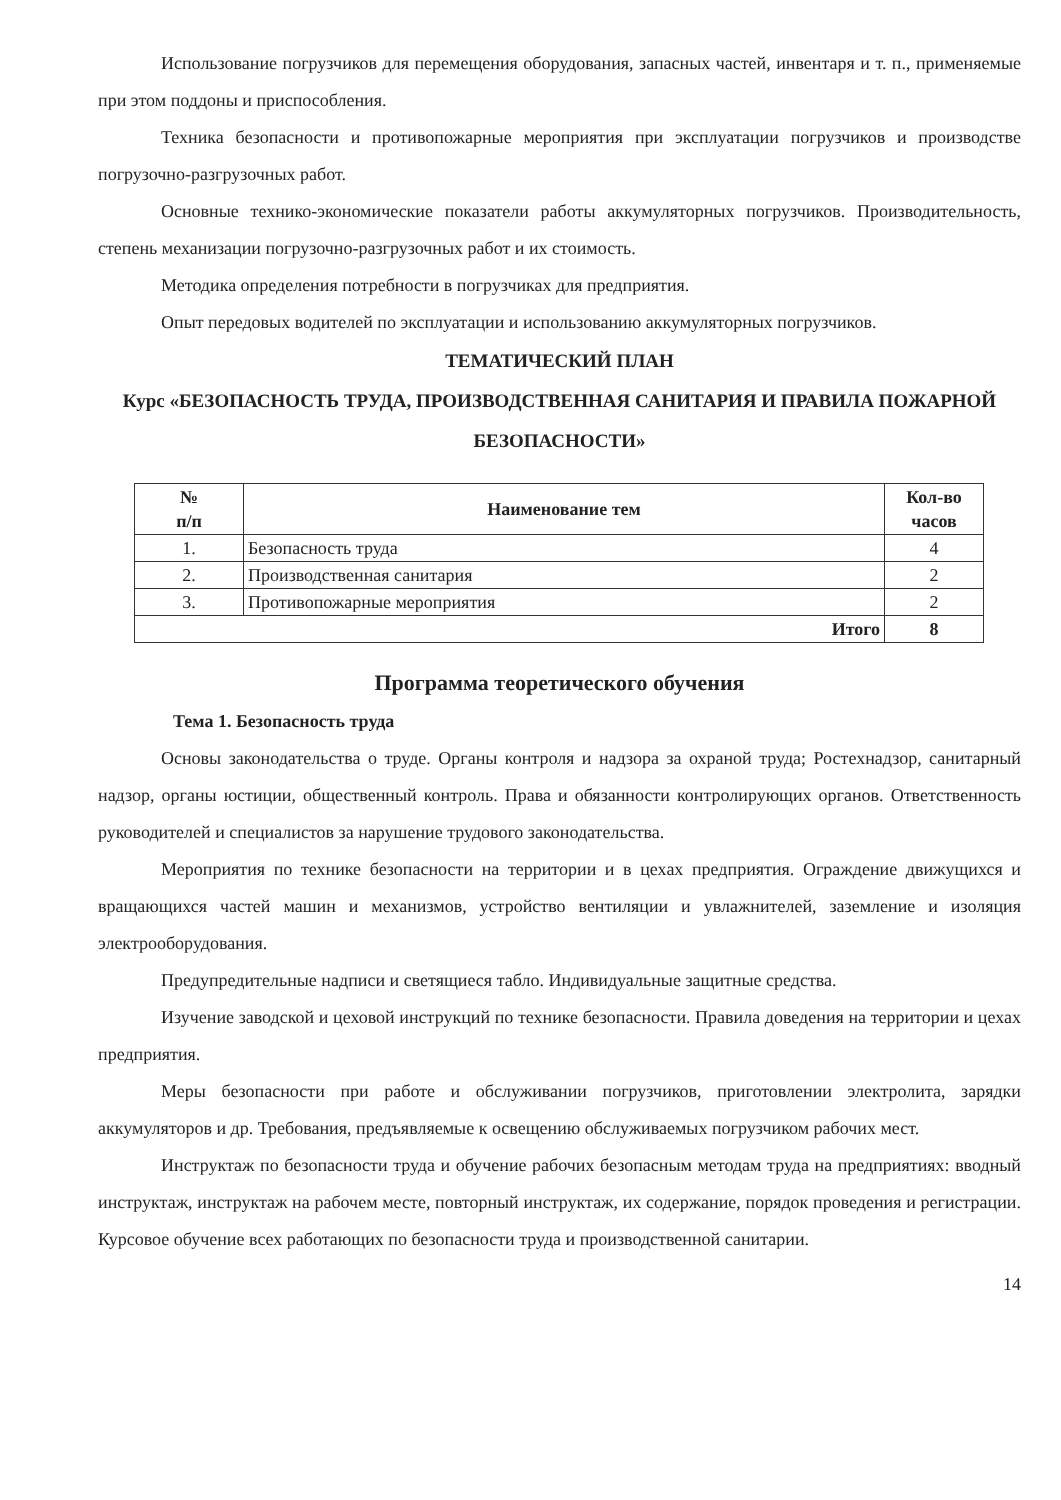Использование погрузчиков для перемещения оборудования, запасных частей, инвентаря и т. п., применяемые при этом поддоны и приспособления.
Техника безопасности и противопожарные мероприятия при эксплуатации погрузчиков и производстве погрузочно-разгрузочных работ.
Основные технико-экономические показатели работы аккумуляторных погрузчиков. Производительность, степень механизации погрузочно-разгрузочных работ и их стоимость.
Методика определения потребности в погрузчиках для предприятия.
Опыт передовых водителей по эксплуатации и использованию аккумуляторных погрузчиков.
ТЕМАТИЧЕСКИЙ ПЛАН
Курс «БЕЗОПАСНОСТЬ ТРУДА, ПРОИЗВОДСТВЕННАЯ САНИТАРИЯ И ПРАВИЛА ПОЖАРНОЙ БЕЗОПАСНОСТИ»
| № п/п | Наименование тем | Кол-во часов |
| --- | --- | --- |
| 1. | Безопасность труда | 4 |
| 2. | Производственная санитария | 2 |
| 3. | Противопожарные мероприятия | 2 |
| Итого | | 8 |
Программа теоретического обучения
Тема 1. Безопасность труда
Основы законодательства о труде. Органы контроля и надзора за охраной труда; Ростехнадзор, санитарный надзор, органы юстиции, общественный контроль. Права и обязанности контролирующих органов. Ответственность руководителей и специалистов за нарушение трудового законодательства.
Мероприятия по технике безопасности на территории и в цехах предприятия. Ограждение движущихся и вращающихся частей машин и механизмов, устройство вентиляции и увлажнителей, заземление и изоляция электрооборудования.
Предупредительные надписи и светящиеся табло. Индивидуальные защитные средства.
Изучение заводской и цеховой инструкций по технике безопасности. Правила доведения на территории и цехах предприятия.
Меры безопасности при работе и обслуживании погрузчиков, приготовлении электролита, зарядки аккумуляторов и др. Требования, предъявляемые к освещению обслуживаемых погрузчиком рабочих мест.
Инструктаж по безопасности труда и обучение рабочих безопасным методам труда на предприятиях: вводный инструктаж, инструктаж на рабочем месте, повторный инструктаж, их содержание, порядок проведения и регистрации. Курсовое обучение всех работающих по безопасности труда и производственной санитарии.
14